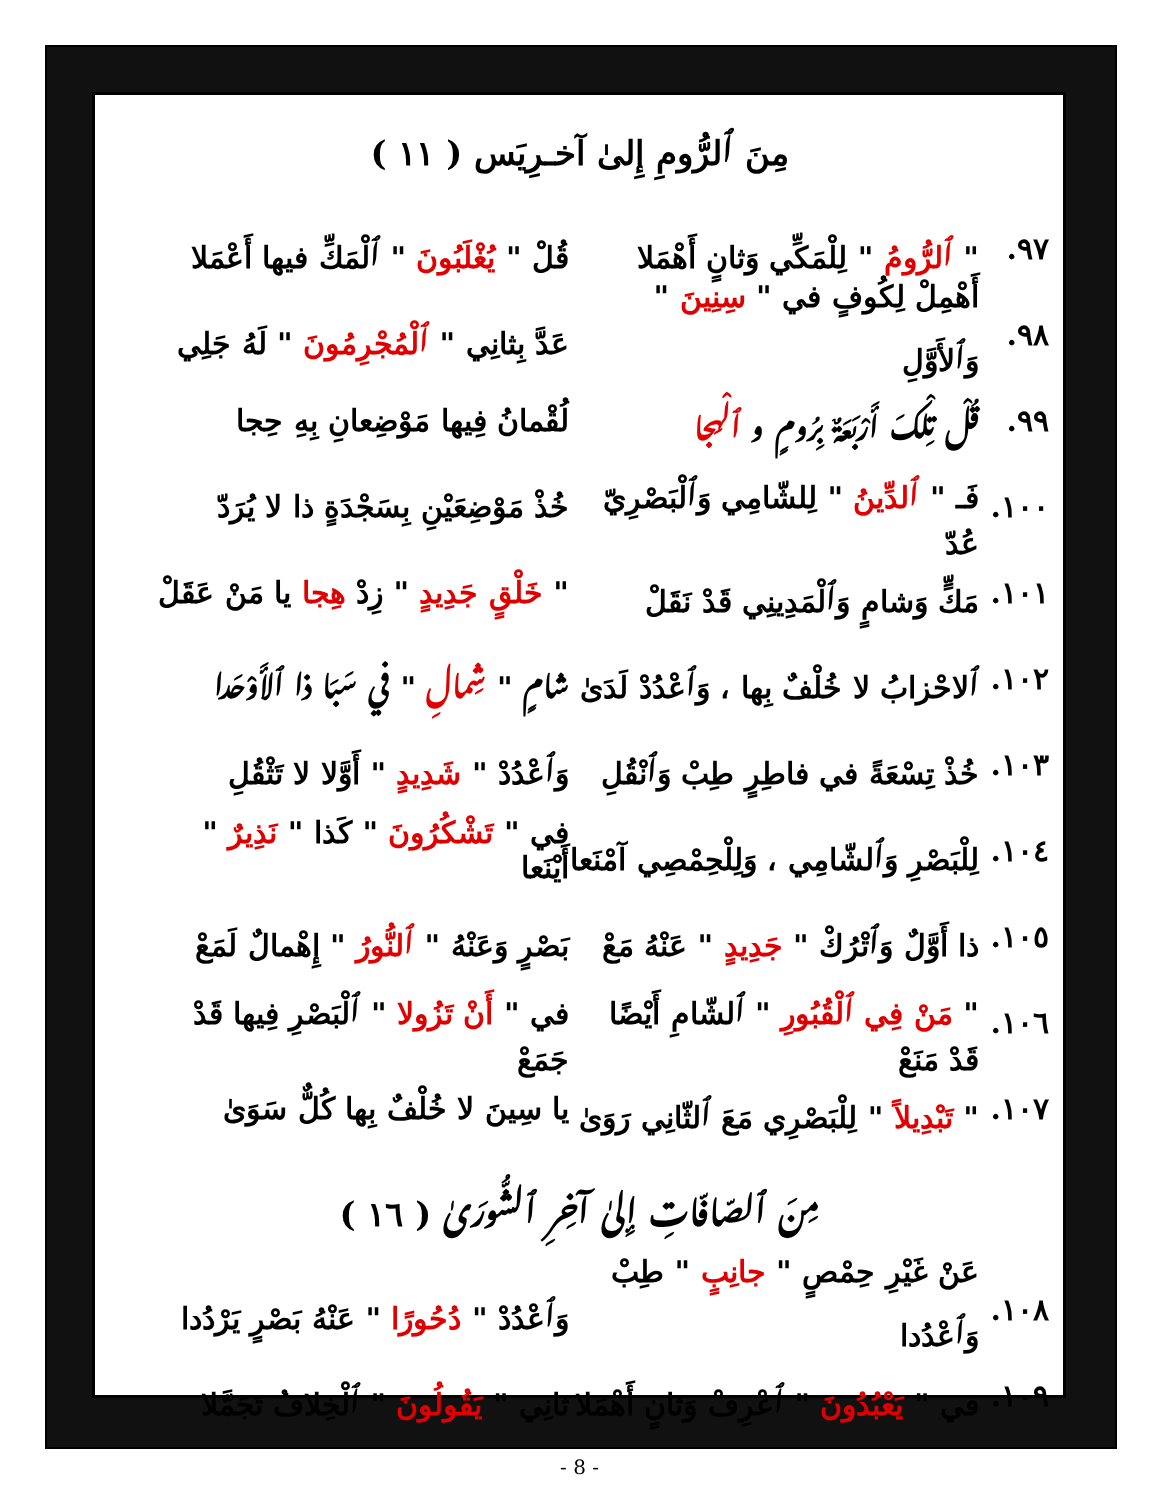مِنَ ٱلرُّومِ إِلىٰ آخـرِيَس ( ١١ )
٩٧. " ٱلرُّومُ " لِلْمَكِّي وَثانٍ أَهْمَلا قُلْ " يُغْلَبُونَ " ٱلْمَكِّ فيها أَعْمَلا
٩٨. أَهْمِلْ لِكُوفٍ في " سِنِينَ " وَٱلأَوَّلِ عَدَّ بِثانِي " ٱلْمُجْرِمُونَ " لَهُ جَلِي
٩٩. قُلْ تِلْكَ أَرْبَعَةٌ بِرُومٍ و ٱلْهِجا لُقْمانُ فِيها مَوْضِعانِ بِهِ حِجا
١٠٠. فَـ " ٱلدِّينُ " لِلشّامِي وَٱلْبَصْرِيّ عُدّ خُذْ مَوْضِعَيْنِ بِسَجْدَةٍ ذا لا يُرَدّ
١٠١. مَكٍّ وَشامٍ وَٱلْمَدِينِي قَدْ نَقَلْ " خَلْقٍ جَدِيدٍ " زِدْ هِجا يا مَنْ عَقَلْ
١٠٢. ٱلاحْزابُ لا خُلْفٌ بِها ، وَٱعْدُدْ لَدَىٰ شامٍ " شِمالِ " في سَبَا ذا ٱلأَوْحَدا
١٠٣. خُذْ تِسْعَةً في فاطِرٍ طِبْ وَٱنْقُلِ وَٱعْدُدْ " شَدِيدٍ " أَوَّلا لا تَثْقُلِ
١٠٤. لِلْبَصْرِ وَٱلشّامِي ، وَلِلْحِمْصِي آمْنَعا في " تَشْكُرُونَ " كَذا " نَذِيرٌ " أَيْنَعا
١٠٥. ذا أَوَّلٌ وَٱتْرُكْ " جَدِيدٍ " عَنْهُ مَعْ بَصْرٍ وَعَنْهُ " ٱلنُّورُ " إِهْمالٌ لَمَعْ
١٠٦. " مَنْ فِي ٱلْقُبُورِ " ٱلشّامِ أَيْضًا قَدْ مَنَعْ في " أَنْ تَزُولا " ٱلْبَصْرِ فِيها قَدْ جَمَعْ
١٠٧. " تَبْدِيلاً " لِلْبَصْرِي مَعَ ٱلثّانِي رَوَىٰ يا سِينَ لا خُلْفٌ بِها كُلٌّ سَوَىٰ
مِنَ ٱلصّافّاتِ إِلىٰ آخِرِ ٱلشُّورَىٰ ( ١٦ )
١٠٨. عَنْ غَيْرِ حِمْصٍ " جانِبٍ " طِبْ وَٱعْدُدا وَٱعْدُدْ " دُحُورًا " عَنْهُ بَصْرٍ يَرْدُدا
١٠٩. في " يَعْبُدُونَ " ٱعْرِفْ وَثانٍ أَهْمَلا ثانِي " يَقُولُونَ " ٱلْخِلافُ تَجَمَّلا
- 8 -